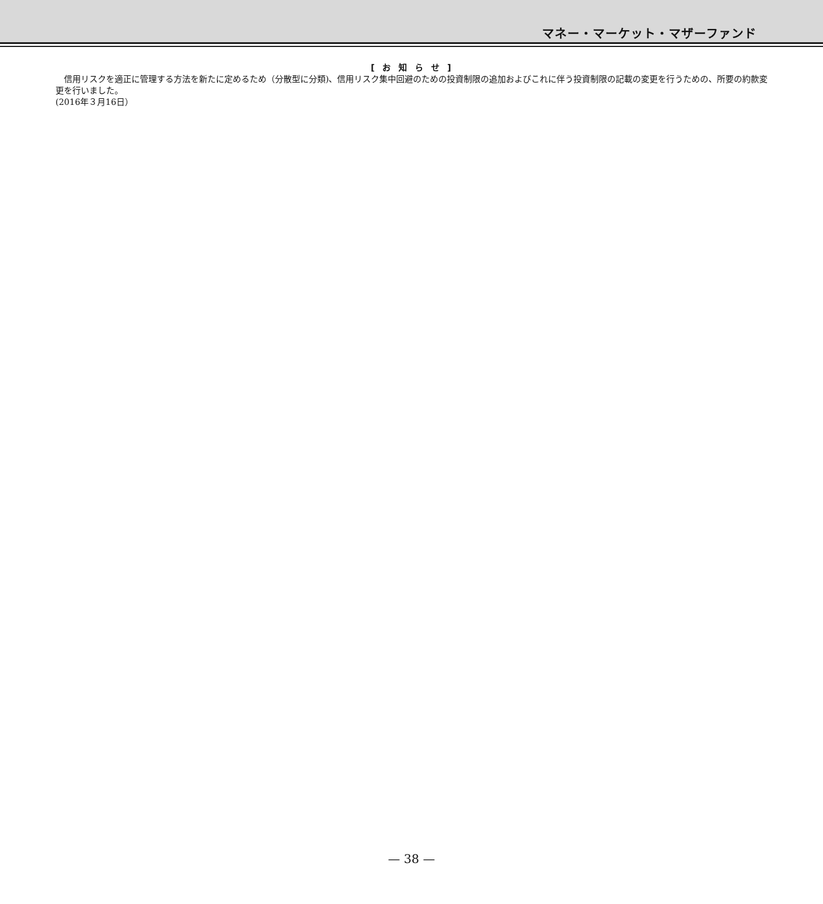マネー・マーケット・マザーファンド
[ お 知 ら せ ]
　信用リスクを適正に管理する方法を新たに定めるため（分散型に分類)、信用リスク集中回避のための投資制限の追加およびこれに伴う投資制限の記載の変更を行うための、所要の約款変更を行いました。
(2016年３月16日）
— 38 —